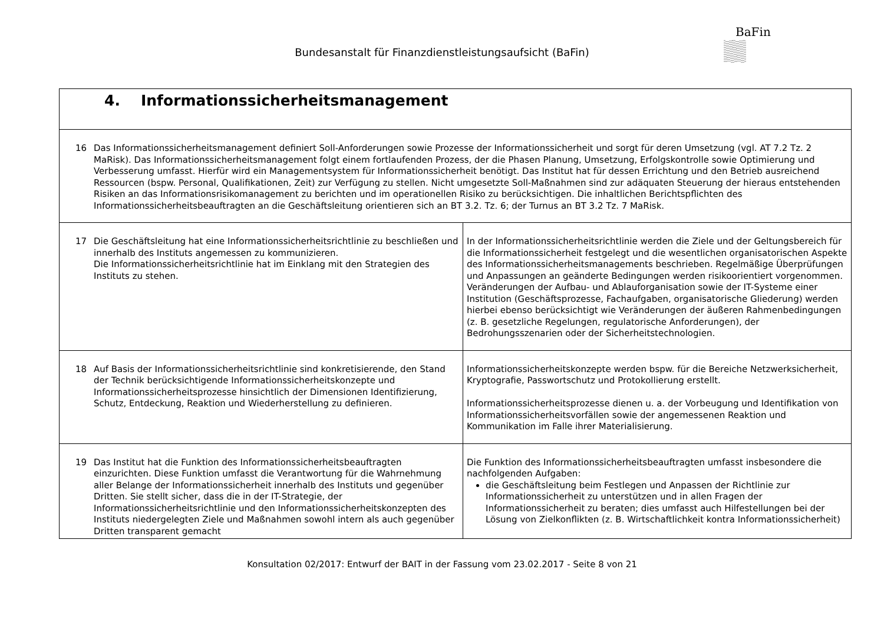Bundesanstalt für Finanzdienstleistungsaufsicht (BaFin)
BaFin
| 4. Informationssicherheitsmanagement | |
| 16 Das Informationssicherheitsmanagement definiert Soll-Anforderungen sowie Prozesse der Informationssicherheit und sorgt für deren Umsetzung (vgl. AT 7.2 Tz. 2 MaRisk). Das Informationssicherheitsmanagement folgt einem fortlaufenden Prozess, der die Phasen Planung, Umsetzung, Erfolgskontrolle sowie Optimierung und Verbesserung umfasst. Hierfür wird ein Managementsystem für Informationssicherheit benötigt. Das Institut hat für dessen Errichtung und den Betrieb ausreichend Ressourcen (bspw. Personal, Qualifikationen, Zeit) zur Verfügung zu stellen. Nicht umgesetzte Soll-Maßnahmen sind zur adäquaten Steuerung der hieraus entstehenden Risiken an das Informationsrisikomanagement zu berichten und im operationellen Risiko zu berücksichtigen. Die inhaltlichen Berichtspflichten des Informationssicherheitsbeauftragten an die Geschäftsleitung orientieren sich an BT 3.2. Tz. 6; der Turnus an BT 3.2 Tz. 7 MaRisk. | |
| 17 Die Geschäftsleitung hat eine Informationssicherheitsrichtlinie zu beschließen und innerhalb des Instituts angemessen zu kommunizieren. Die Informationssicherheitsrichtlinie hat im Einklang mit den Strategien des Instituts zu stehen. | In der Informationssicherheitsrichtlinie werden die Ziele und der Geltungsbereich für die Informationssicherheit festgelegt und die wesentlichen organisatorischen Aspekte des Informationssicherheitsmanagements beschrieben. Regelmäßige Überprüfungen und Anpassungen an geänderte Bedingungen werden risikoorientiert vorgenommen. Veränderungen der Aufbau- und Ablauforganisation sowie der IT-Systeme einer Institution (Geschäftsprozesse, Fachaufgaben, organisatorische Gliederung) werden hierbei ebenso berücksichtigt wie Veränderungen der äußeren Rahmenbedingungen (z. B. gesetzliche Regelungen, regulatorische Anforderungen), der Bedrohungsszenarien oder der Sicherheitstechnologien. |
| 18 Auf Basis der Informationssicherheitsrichtlinie sind konkretisierende, den Stand der Technik berücksichtigende Informationssicherheitskonzepte und Informationssicherheitsprozesse hinsichtlich der Dimensionen Identifizierung, Schutz, Entdeckung, Reaktion und Wiederherstellung zu definieren. | Informationssicherheitskonzepte werden bspw. für die Bereiche Netzwerksicherheit, Kryptografie, Passwortschutz und Protokollierung erstellt. Informationssicherheitsprozesse dienen u. a. der Vorbeugung und Identifikation von Informationssicherheitsvorfällen sowie der angemessenen Reaktion und Kommunikation im Falle ihrer Materialisierung. |
| 19 Das Institut hat die Funktion des Informationssicherheitsbeauftragten einzurichten. Diese Funktion umfasst die Verantwortung für die Wahrnehmung aller Belange der Informationssicherheit innerhalb des Instituts und gegenüber Dritten. Sie stellt sicher, dass die in der IT-Strategie, der Informationssicherheitsrichtlinie und den Informationssicherheitskonzepten des Instituts niedergelegten Ziele und Maßnahmen sowohl intern als auch gegenüber Dritten transparent gemacht | Die Funktion des Informationssicherheitsbeauftragten umfasst insbesondere die nachfolgenden Aufgaben: die Geschäftsleitung beim Festlegen und Anpassen der Richtlinie zur Informationssicherheit zu unterstützen und in allen Fragen der Informationssicherheit zu beraten; dies umfasst auch Hilfestellungen bei der Lösung von Zielkonflikten (z. B. Wirtschaftlichkeit kontra Informationssicherheit) |
Konsultation 02/2017: Entwurf der BAIT in der Fassung vom 23.02.2017 - Seite 8 von 21